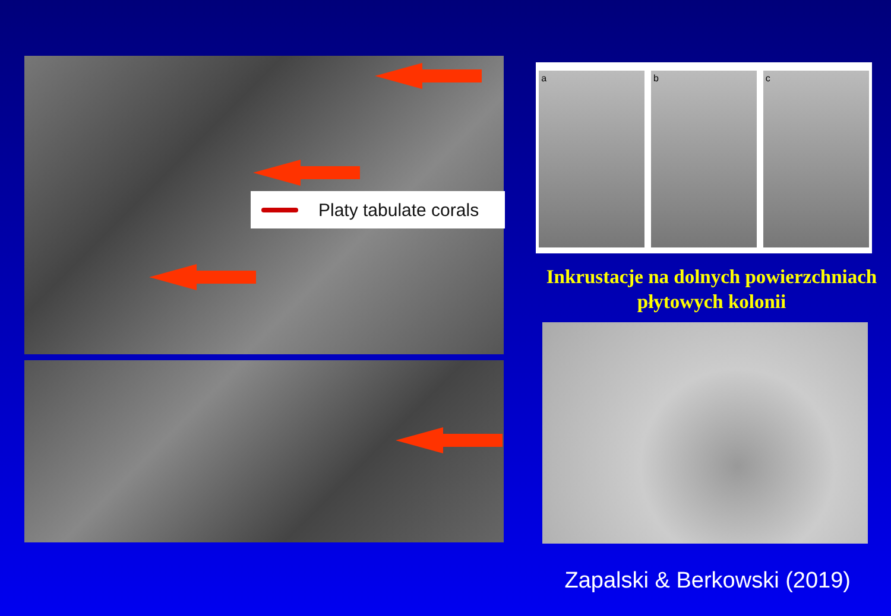Platy tabulate corals
a b c
Inkrustacje na dolnych powierzchniach
płytowych kolonii
Zapalski & Berkowski (2019)